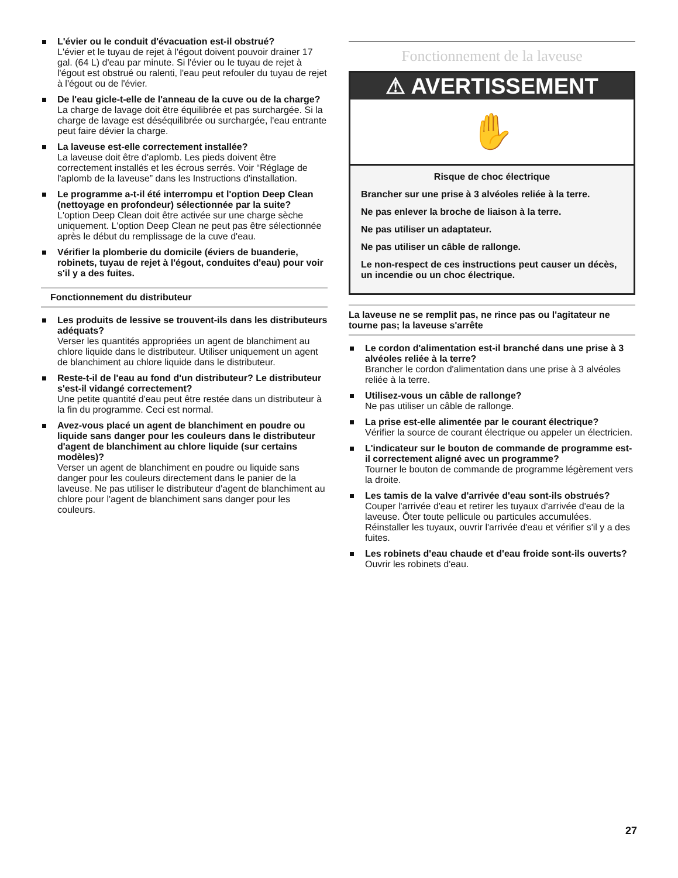L'évier ou le conduit d'évacuation est-il obstrué?
L'évier et le tuyau de rejet à l'égout doivent pouvoir drainer 17 gal. (64 L) d'eau par minute. Si l'évier ou le tuyau de rejet à l'égout est obstrué ou ralenti, l'eau peut refouler du tuyau de rejet à l'égout ou de l'évier.
De l'eau gicle-t-elle de l'anneau de la cuve ou de la charge?
La charge de lavage doit être équilibrée et pas surchargée. Si la charge de lavage est déséquilibrée ou surchargée, l'eau entrante peut faire dévier la charge.
La laveuse est-elle correctement installée?
La laveuse doit être d'aplomb. Les pieds doivent être correctement installés et les écrous serrés. Voir “Réglage de l'aplomb de la laveuse” dans les Instructions d'installation.
Le programme a-t-il été interrompu et l'option Deep Clean (nettoyage en profondeur) sélectionnée par la suite?
L'option Deep Clean doit être activée sur une charge sèche uniquement. L'option Deep Clean ne peut pas être sélectionnée après le début du remplissage de la cuve d'eau.
Vérifier la plomberie du domicile (éviers de buanderie, robinets, tuyau de rejet à l'égout, conduites d'eau) pour voir s'il y a des fuites.
Fonctionnement du distributeur
Les produits de lessive se trouvent-ils dans les distributeurs adéquats?
Verser les quantités appropriées un agent de blanchiment au chlore liquide dans le distributeur. Utiliser uniquement un agent de blanchiment au chlore liquide dans le distributeur.
Reste-t-il de l'eau au fond d'un distributeur? Le distributeur s'est-il vidangé correctement?
Une petite quantité d'eau peut être restée dans un distributeur à la fin du programme. Ceci est normal.
Avez-vous placé un agent de blanchiment en poudre ou liquide sans danger pour les couleurs dans le distributeur d'agent de blanchiment au chlore liquide (sur certains modèles)?
Verser un agent de blanchiment en poudre ou liquide sans danger pour les couleurs directement dans le panier de la laveuse. Ne pas utiliser le distributeur d'agent de blanchiment au chlore pour l'agent de blanchiment sans danger pour les couleurs.
Fonctionnement de la laveuse
⚠ AVERTISSEMENT
✋
Risque de choc électrique
Brancher sur une prise à 3 alvéoles reliée à la terre.
Ne pas enlever la broche de liaison à la terre.
Ne pas utiliser un adaptateur.
Ne pas utiliser un câble de rallonge.
Le non-respect de ces instructions peut causer un décès, un incendie ou un choc électrique.
La laveuse ne se remplit pas, ne rince pas ou l'agitateur ne tourne pas; la laveuse s'arrête
Le cordon d'alimentation est-il branché dans une prise à 3 alvéoles reliée à la terre?
Brancher le cordon d'alimentation dans une prise à 3 alvéoles reliée à la terre.
Utilisez-vous un câble de rallonge?
Ne pas utiliser un câble de rallonge.
La prise est-elle alimentée par le courant électrique?
Vérifier la source de courant électrique ou appeler un électricien.
L'indicateur sur le bouton de commande de programme est-il correctement aligné avec un programme?
Tourner le bouton de commande de programme légèrement vers la droite.
Les tamis de la valve d'arrivée d'eau sont-ils obstrués?
Couper l'arrivée d'eau et retirer les tuyaux d'arrivée d'eau de la laveuse. Ôter toute pellicule ou particules accumulées. Réinstaller les tuyaux, ouvrir l'arrivée d'eau et vérifier s'il y a des fuites.
Les robinets d'eau chaude et d'eau froide sont-ils ouverts?
Ouvrir les robinets d'eau.
27